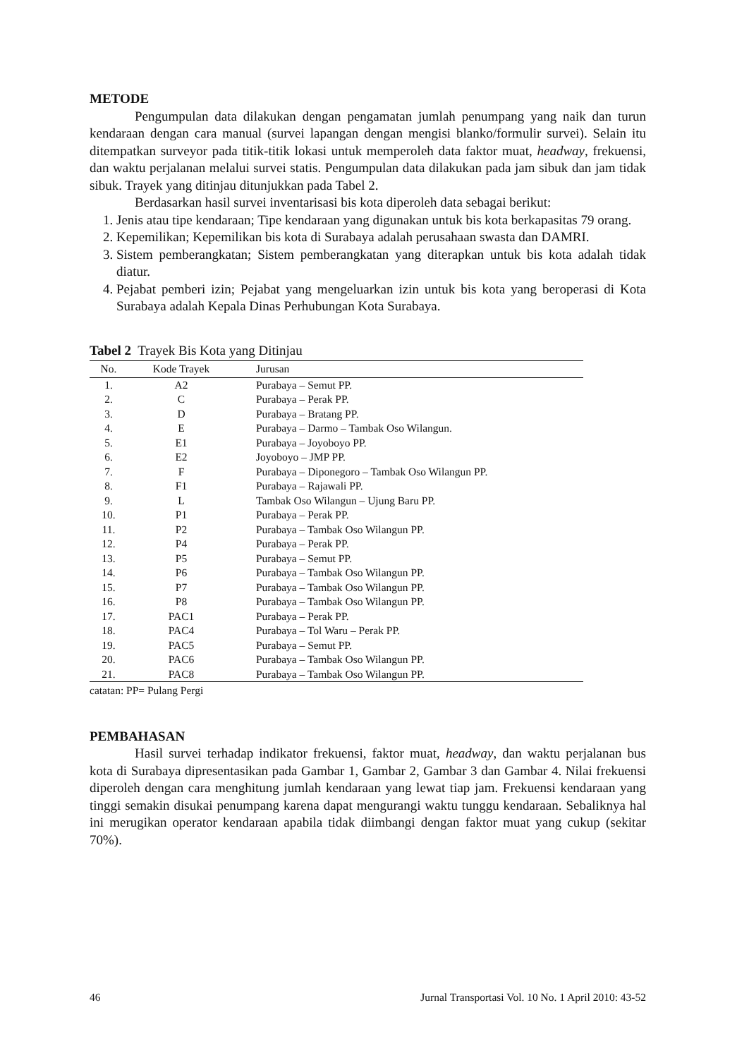METODE
Pengumpulan data dilakukan dengan pengamatan jumlah penumpang yang naik dan turun kendaraan dengan cara manual (survei lapangan dengan mengisi blanko/formulir survei). Selain itu ditempatkan surveyor pada titik-titik lokasi untuk memperoleh data faktor muat, headway, frekuensi, dan waktu perjalanan melalui survei statis. Pengumpulan data dilakukan pada jam sibuk dan jam tidak sibuk. Trayek yang ditinjau ditunjukkan pada Tabel 2.
Berdasarkan hasil survei inventarisasi bis kota diperoleh data sebagai berikut:
1. Jenis atau tipe kendaraan; Tipe kendaraan yang digunakan untuk bis kota berkapasitas 79 orang.
2. Kepemilikan; Kepemilikan bis kota di Surabaya adalah perusahaan swasta dan DAMRI.
3. Sistem pemberangkatan; Sistem pemberangkatan yang diterapkan untuk bis kota adalah tidak diatur.
4. Pejabat pemberi izin; Pejabat yang mengeluarkan izin untuk bis kota yang beroperasi di Kota Surabaya adalah Kepala Dinas Perhubungan Kota Surabaya.
Tabel 2 Trayek Bis Kota yang Ditinjau
| No. | Kode Trayek | Jurusan |
| --- | --- | --- |
| 1. | A2 | Purabaya – Semut PP. |
| 2. | C | Purabaya – Perak PP. |
| 3. | D | Purabaya – Bratang PP. |
| 4. | E | Purabaya – Darmo – Tambak Oso Wilangun. |
| 5. | E1 | Purabaya – Joyoboyo PP. |
| 6. | E2 | Joyoboyo – JMP PP. |
| 7. | F | Purabaya – Diponegoro – Tambak Oso Wilangun PP. |
| 8. | F1 | Purabaya – Rajawali PP. |
| 9. | L | Tambak Oso Wilangun – Ujung Baru PP. |
| 10. | P1 | Purabaya – Perak PP. |
| 11. | P2 | Purabaya – Tambak Oso Wilangun PP. |
| 12. | P4 | Purabaya – Perak PP. |
| 13. | P5 | Purabaya – Semut PP. |
| 14. | P6 | Purabaya – Tambak Oso Wilangun PP. |
| 15. | P7 | Purabaya – Tambak Oso Wilangun PP. |
| 16. | P8 | Purabaya – Tambak Oso Wilangun PP. |
| 17. | PAC1 | Purabaya – Perak PP. |
| 18. | PAC4 | Purabaya – Tol Waru – Perak PP. |
| 19. | PAC5 | Purabaya – Semut PP. |
| 20. | PAC6 | Purabaya – Tambak Oso Wilangun PP. |
| 21. | PAC8 | Purabaya – Tambak Oso Wilangun PP. |
catatan: PP= Pulang Pergi
PEMBAHASAN
Hasil survei terhadap indikator frekuensi, faktor muat, headway, dan waktu perjalanan bus kota di Surabaya dipresentasikan pada Gambar 1, Gambar 2, Gambar 3 dan Gambar 4. Nilai frekuensi diperoleh dengan cara menghitung jumlah kendaraan yang lewat tiap jam. Frekuensi kendaraan yang tinggi semakin disukai penumpang karena dapat mengurangi waktu tunggu kendaraan. Sebaliknya hal ini merugikan operator kendaraan apabila tidak diimbangi dengan faktor muat yang cukup (sekitar 70%).
46 Jurnal Transportasi Vol. 10 No. 1 April 2010: 43-52